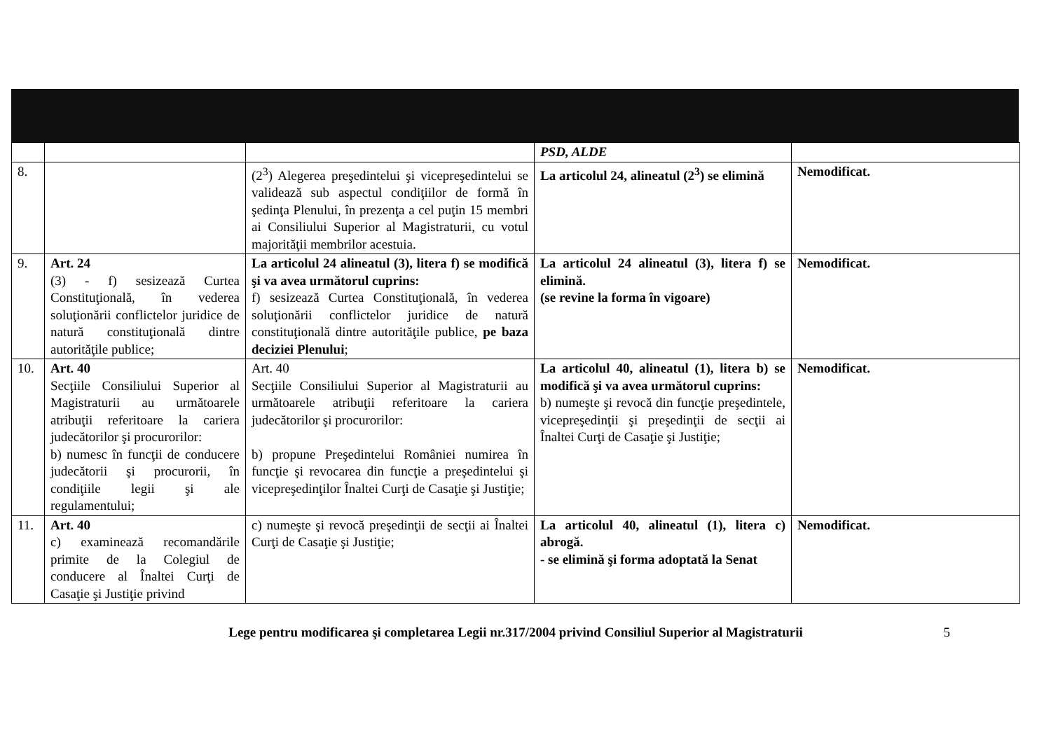| | | | PSD, ALDE | |
| 8. | | (2<sup>3</sup>) Alegerea preşedintelui şi vicepreşedintelui se validează sub aspectul condiţiilor de formă în şedinţa Plenului, în prezenţa a cel puţin 15 membri ai Consiliului Superior al Magistraturii, cu votul majorităţii membrilor acestuia. | La articolul 24, alineatul (2<sup>3</sup>) se elimină | Nemodificat. |
| 9. | Art. 24 (3) - f) sesizează Curtea Constituţională, în vederea soluţionării conflictelor juridice de natură constituţională dintre autorităţile publice; | La articolul 24 alineatul (3), litera f) se modifică şi va avea următorul cuprins: f) sesizează Curtea Constituţională, în vederea soluţionării conflictelor juridice de natură constituţională dintre autorităţile publice, pe baza deciziei Plenului ; | La articolul 24 alineatul (3), litera f) se elimină. (se revine la forma în vigoare) | Nemodificat. |
| 10. | Art. 40 Secţiile Consiliului Superior al Magistraturii au următoarele atribuţii referitoare la cariera judecătorilor şi procurorilor: b) numesc în funcţii de conducere judecătorii şi procurorii, în condiţiile legii şi ale regulamentului; | Art. 40 Secţiile Consiliului Superior al Magistraturii au următoarele atribuţii referitoare la cariera judecătorilor şi procurorilor: b) propune Preşedintelui României numirea în funcţie şi revocarea din funcţie a preşedintelui şi vicepreşedinţilor Înaltei Curţi de Casaţie şi Justiţie; | La articolul 40, alineatul (1), litera b) se modifică şi va avea următorul cuprins: b) numeşte şi revocă din funcţie preşedintele, vicepreşedinţii şi preşedinţii de secţii ai Înaltei Curţi de Casaţie şi Justiţie; | Nemodificat. |
| 11. | Art. 40 c) examinează recomandările primite de la Colegiul de conducere al Înaltei Curţi de Casaţie şi Justiţie privind | c) numeşte şi revocă preşedinţii de secţii ai Înaltei Curţi de Casaţie şi Justiţie; | La articolul 40, alineatul (1), litera c) abrogă. - se elimină şi forma adoptată la Senat | Nemodificat. |
Lege pentru modificarea şi completarea Legii nr.317/2004 privind Consiliul Superior al Magistraturii 5